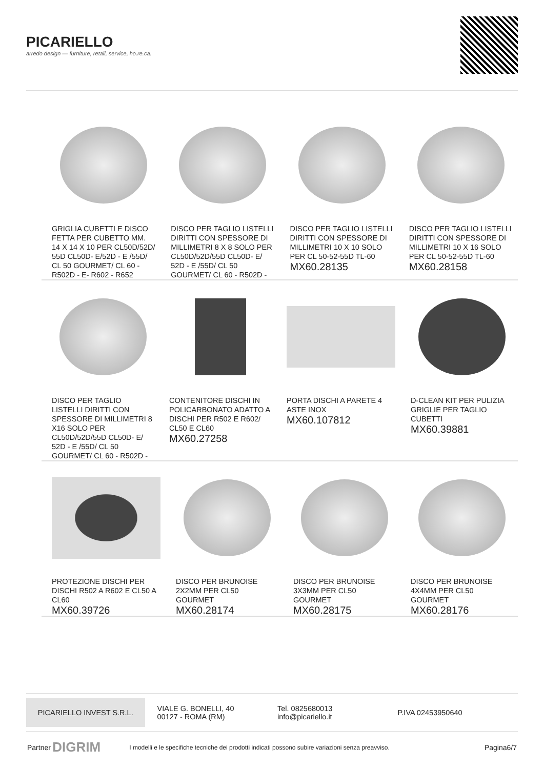PICARIELLO
arredo design — furniture, retail, service, ho.re.ca.
GRIGLIA CUBETTI E DISCO FETTA PER CUBETTO MM. 14 X 14 X 10 PER CL50D/52D/ 55D CL50D- E/52D - E /55D/ CL 50 GOURMET/ CL 60 - R502D - E- R602 - R652
DISCO PER TAGLIO LISTELLI DIRITTI CON SPESSORE DI MILLIMETRI 8 X 8 SOLO PER CL50D/52D/55D CL50D- E/ 52D - E /55D/ CL 50 GOURMET/ CL 60 - R502D -
DISCO PER TAGLIO LISTELLI DIRITTI CON SPESSORE DI MILLIMETRI 10 X 10 SOLO PER CL 50-52-55D TL-60
MX60.28135
DISCO PER TAGLIO LISTELLI DIRITTI CON SPESSORE DI MILLIMETRI 10 X 16 SOLO PER CL 50-52-55D TL-60
MX60.28158
DISCO PER TAGLIO LISTELLI DIRITTI CON SPESSORE DI MILLIMETRI 8 X16 SOLO PER CL50D/52D/55D CL50D- E/ 52D - E /55D/ CL 50 GOURMET/ CL 60 - R502D -
CONTENITORE DISCHI IN POLICARBONATO ADATTO A DISCHI PER R502 E R602/ CL50 E CL60
MX60.27258
PORTA DISCHI A PARETE 4 ASTE INOX
MX60.107812
D-CLEAN KIT PER PULIZIA GRIGLIE PER TAGLIO CUBETTI
MX60.39881
PROTEZIONE DISCHI PER DISCHI R502 A R602 E CL50 A CL60
MX60.39726
DISCO PER BRUNOISE 2X2MM PER CL50 GOURMET
MX60.28174
DISCO PER BRUNOISE 3X3MM PER CL50 GOURMET
MX60.28175
DISCO PER BRUNOISE 4X4MM PER CL50 GOURMET
MX60.28176
PICARIELLO INVEST S.R.L.
VIALE G. BONELLI, 40
00127 - ROMA (RM)
Tel. 0825680013
info@picariello.it
P.IVA 02453950640
Partner DIGRIM I modelli e le specifiche tecniche dei prodotti indicati possono subire variazioni senza preavviso. Pagina6/7